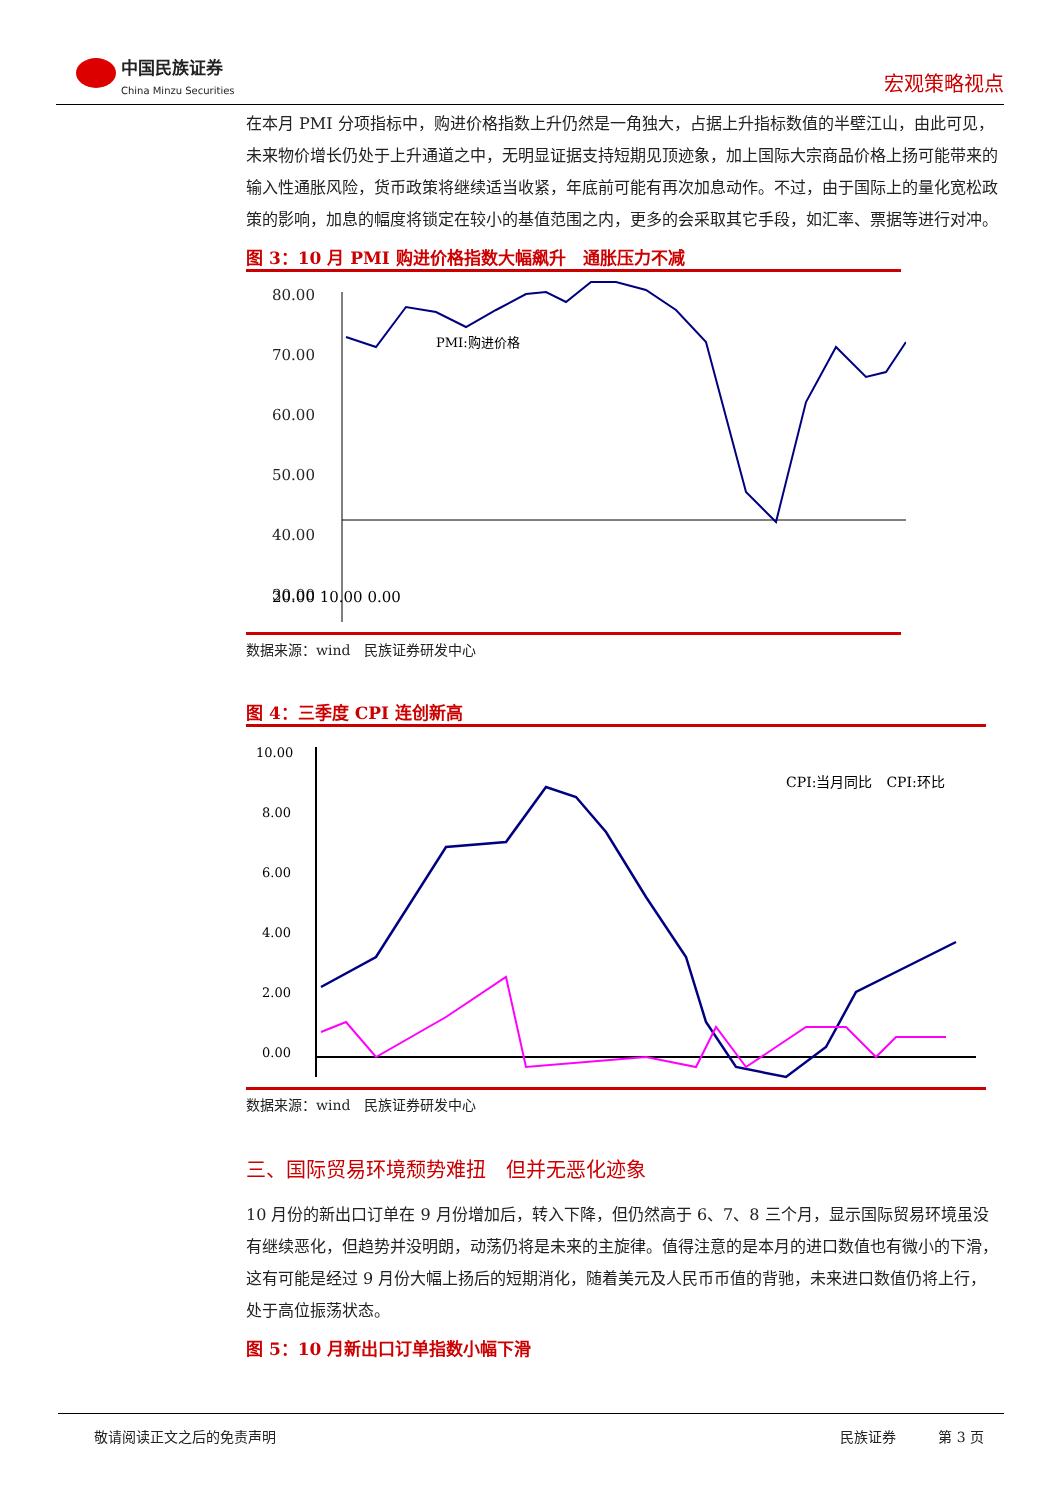中国民族证券
China Minzu Securities
宏观策略视点
在本月 PMI 分项指标中，购进价格指数上升仍然是一角独大，占据上升指标数值的半壁江山，由此可见，未来物价增长仍处于上升通道之中，无明显证据支持短期见顶迹象，加上国际大宗商品价格上扬可能带来的输入性通胀风险，货币政策将继续适当收紧，年底前可能有再次加息动作。不过，由于国际上的量化宽松政策的影响，加息的幅度将锁定在较小的基值范围之内，更多的会采取其它手段，如汇率、票据等进行对冲。
图 3：10 月 PMI 购进价格指数大幅飙升　通胀压力不减
80.00
70.00
60.00
50.00
40.00
30.00
PMI:购进价格
20.00 10.00 0.00
数据来源：wind　民族证券研发中心
图 4：三季度 CPI 连创新高
10.00
8.00
6.00
4.00
2.00
0.00
CPI:当月同比　CPI:环比
数据来源：wind　民族证券研发中心
三、国际贸易环境颓势难扭　但并无恶化迹象
10 月份的新出口订单在 9 月份增加后，转入下降，但仍然高于 6、7、8 三个月，显示国际贸易环境虽没有继续恶化，但趋势并没明朗，动荡仍将是未来的主旋律。值得注意的是本月的进口数值也有微小的下滑，这有可能是经过 9 月份大幅上扬后的短期消化，随着美元及人民币币值的背驰，未来进口数值仍将上行，处于高位振荡状态。
图 5：10 月新出口订单指数小幅下滑
敬请阅读正文之后的免责声明 民族证券　　　第 3 页